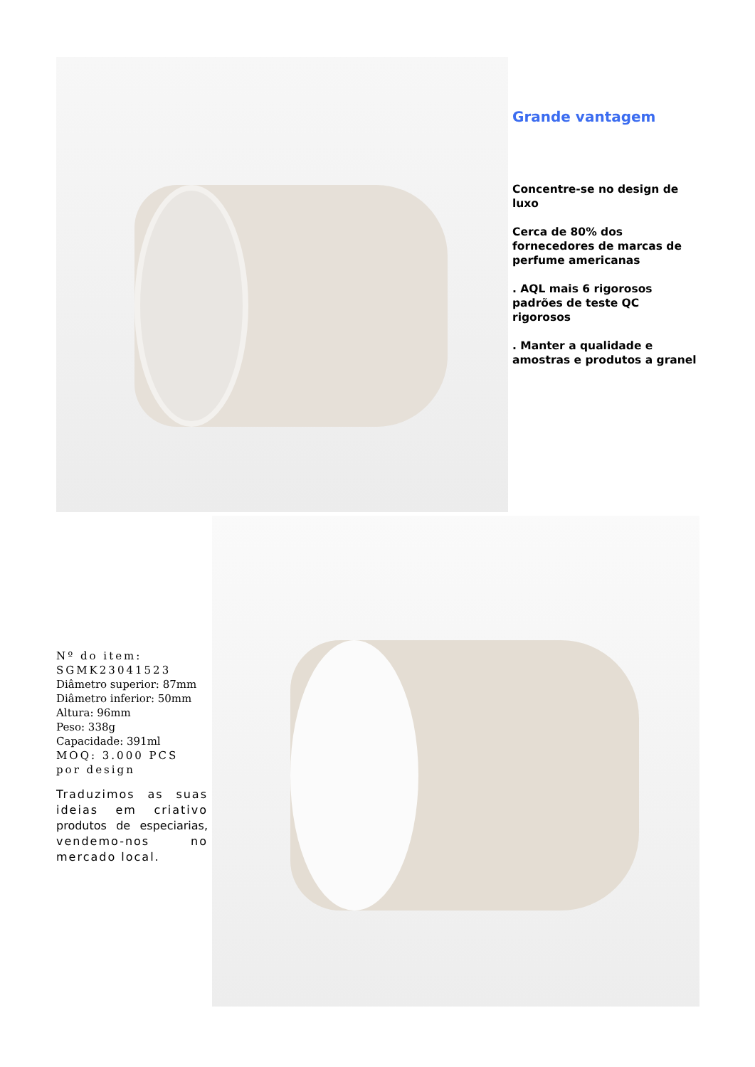Grande vantagem
Concentre-se no design de luxo
Cerca de 80% dos fornecedores de marcas de perfume americanas
. AQL mais 6 rigorosos padrões de teste QC rigorosos
. Manter a qualidade e amostras e produtos a granel
Nº do item: SGMK23041523
Diâmetro superior: 87mm
Diâmetro inferior: 50mm
Altura: 96mm
Peso: 338g
Capacidade: 391ml
MOQ: 3.000 PCS por design
Traduzimos as suas ideias em criativo produtos de especiarias, vendemo-nos no mercado local.